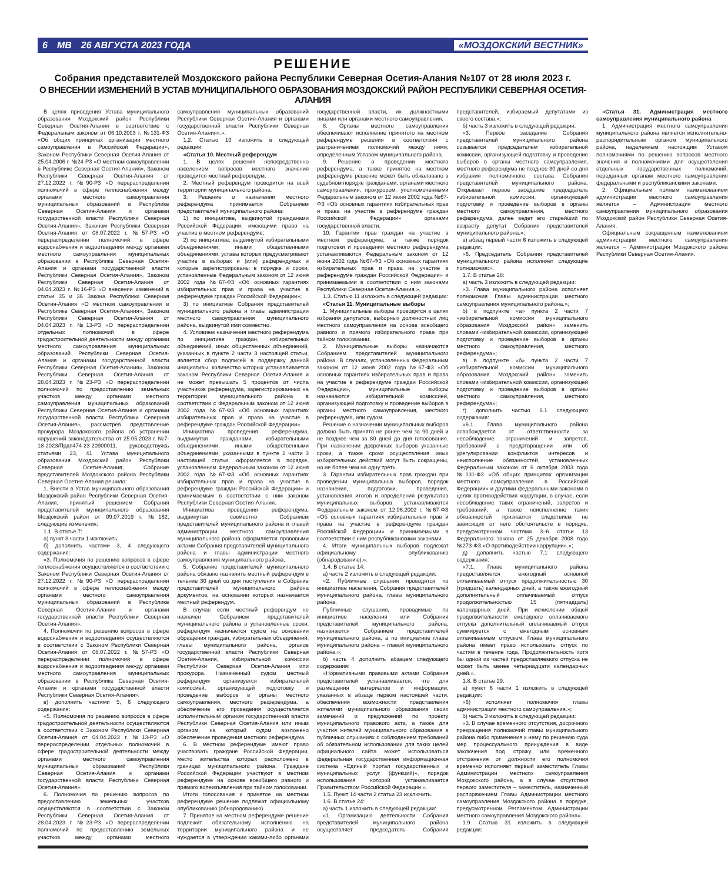6 МВ 26 АВГУСТА 2023 ГОДА «МОЗДОКСКИЙ ВЕСТНИК»
РЕШЕНИЕ
Собрания представителей Моздокского района Республики Северная Осетия-Алания №107 от 28 июля 2023 г.
О ВНЕСЕНИИ ИЗМЕНЕНИЙ В УСТАВ МУНИЦИПАЛЬНОГО ОБРАЗОВАНИЯ МОЗДОКСКИЙ РАЙОН РЕСПУБЛИКИ СЕВЕРНАЯ ОСЕТИЯ-АЛАНИЯ
В целях приведения Устава муниципального образования Моздокский район Республики Северная Осетия-Алания в соответствие с Федеральным законом от 06.10.2003 г. №131-ФЗ «Об общих принципах организации местного самоуправления в Российской Федерации», Законом Республики Северная Осетия-Алания от 25.04.2006 г. №24-РЗ «О местном самоуправлении в Республике Северная Осетия-Алания», Законом Республики Северная Осетия-Алания от 27.12.2022 г. №90-РЗ «О перераспределении полномочий в сфере теплоснабжения между органами местного самоуправления муниципальных образований в Республике Северная Осетия-Алания и органами государственной власти Республики Северная Осетия-Алания», Законом Республики Северная Осетия-Алания от 08.07.2022 г. №57-РЗ «О перераспределении полномочий в сфере водоснабжения и водоотведения между органами местного самоуправления муниципальных образовании в Республике Северная Осетия-Алания и органами государственной власти Республики Северная Осетия-Алания», Законом Республики Северная Осетия-Алания от 04.04.2023 г. №16-РЗ «О внесении изменений в статьи 35 и 36 Закона Республики Северная Осетия-Алания «О местном самоуправлении в Республике Северная Осетия-Алания», Законом Республики Северная Осетия-Алания от 04.04.2023 г. №13-РЗ «О перераспределении отдельных полномочий в сфере градостроительной деятельности между органами местного самоуправления муниципальных образований Республики Северная Осетия-Алания и органами государственной власти Республики Северная Осетия-Алания», Законом Республики Северная Осетия-Алания от 28.04.2023 г. №23-РЗ «О перераспределении полномочий по предоставлению земельных участков между органами местного самоуправления муниципальных образований Республики Северная Осетия-Алания и органами государственной власти Республики Северная Осетия-Алания», рассмотрев представление прокурора Моздокского района об устранении нарушений законодательства от 25.05.2023 г. №7-18-2023/Прдп474-23-20900011, руководствуясь статьями 23, 41 Устава муниципального образования Моздокский район Республики Северная Осетия-Алания, Собрание представителей Моздокского района Республики Северная Осетия-Алания решило:
1. Внести в Устав муниципального образования Моздокский район Республики Северная Осетия-Алания, принятый решением Собрания представителей муниципального образования Моздокский район от 09.07.2019 г. №162, следующие изменения:
1.1. В статье 7:
а) пункт 8 части 1 исключить;
б) дополнить частями 3, 4 следующего содержания:
«3. Полномочия по решению вопросов в сфере теплоснабжения осуществляются в соответствии с Законом Республики Северная Осетия-Алания от 27.12.2022 г. №90-РЗ «О перераспределении полномочий в сфере теплоснабжения между органами местного самоуправления муниципальных образований в Республике Северная Осетия-Алания и органами государственной власти Республики Северная Осетия-Алания».
4. Полномочия по решению вопросов в сфере водоснабжения и водоотведения осуществляются в соответствии с Законом Республики Северная Осетия-Алания от 08.07.2022 г. №57-РЗ «О перераспределении полномочий в сфере водоснабжения и водоотведения между органами местного самоуправления муниципальных образовании в Республике Северная Осетия-Алания и органами государственной власти Республики Северная Осетия-Алания»;
в) дополнить частями 5, 6 следующего содержания:
«5. Полномочия по решению вопросов в сфере градостроительной деятельности осуществляются в соответствии с Законом Республики Северная Осетия-Алания от 04.04.2023 г. №13-РЗ «О перераспределении отдельных полномочий в сфере градостроительной деятельности между органами местного самоуправления муниципальных образований Республики Северная Осетия-Алания и органами государственной власти Республики Северная Осетия-Алания».
6. Полномочия по решению вопросов по предоставлению земельных участков осуществляются в соответствии с Законом Республики Северная Осетия-Алания от 28.04.2023 г. №23-РЗ «О перераспределении полномочий по предоставлению земельных участков между органами местного самоуправления муниципальных образований Республики Северная Осетия-Алания и органами государственной власти Республики Северная Осетия-Алания».».
1.2. Статью 10 изложить в следующей редакции:
«Статья 10. Местный референдум
1. В целях решения непосредственно населением вопросов местного значения проводится местный референдум.
2. Местный референдум проводится на всей территории муниципального района.
3. Решение о назначении местного референдума принимается Собранием представителей муниципального района:
1) по инициативе, выдвинутой гражданами Российской Федерации, имеющими право на участие в местном референдуме;
2) по инициативе, выдвинутой избирательными объединениями, иными общественными объединениями, уставы которых предусматривают участие в выборах и (или) референдумах и которые зарегистрированы в порядке и сроки, установленные Федеральным законом от 12 июня 2002 года №67-ФЗ «Об основных гарантиях избирательных прав и права на участие в референдуме граждан Российской Федерации»;
3) по инициативе Собрания представителей муниципального района и главы администрации местного самоуправления муниципального района, выдвинутой ими совместно.
4. Условием назначения местного референдума по инициативе граждан, избирательных объединений, иных общественных объединений, указанных в пункте 2 части 3 настоящей статьи, является сбор подписей в поддержку данной инициативы, количество которых устанавливается законом Республики Северная Осетия-Алания и не может превышать 5 процентов от числа участников референдума, зарегистрированных на территории муниципального района в соответствии с Федеральным законом от 12 июня 2002 года №67-ФЗ «Об основных гарантиях избирательных прав и права на участие в референдуме граждан Российской Федерации».
Инициатива проведения референдума, выдвинутая гражданами, избирательными объединениями, иными общественными объединениями, указанными в пункте 2 части 3 настоящей статьи, оформляется в порядке, установленном Федеральным законом от 12 июня 2002 года №67-ФЗ «Об основных гарантиях избирательных прав и права на участие в референдуме граждан Российской Федерации» и принимаемым в соответствии с ним законом Республики Северная Осетия-Алания.
Инициатива проведения референдума, выдвинутая совместно Собранием представителей муниципального района и главой администрации местного самоуправления муниципального района оформляется правовыми актами Собрания представителей муниципального района и главы администрации местного самоуправления муниципального района.
5. Собрание представителей муниципального района обязано назначить местный референдум в течение 30 дней со дня поступления в Собрание представителей муниципального района документов, на основании которых назначается местный референдум.
В случае если местный референдум не назначен Собранием представителей муниципального района в установленные сроки, референдум назначается судом на основании обращения граждан, избирательных объединений, главы муниципального района, органов государственной власти Республики Северная Осетия-Алания, избирательной комиссии Республики Северная Осетия-Алания или прокурора. Назначенный судом местный референдум организуется избирательной комиссией, организующей подготовку и проведение выборов в органы местного самоуправления, местного референдума, а обеспечение его проведения осуществляется исполнительным органом государственной власти Республики Северная Осетия-Алания или иным органом, на который судом возложено обеспечение проведения местного референдума.
6. В местном референдуме имеют право участвовать граждане Российской Федерации, место жительства которых расположено в границах муниципального района. Граждане Российской Федерации участвуют в местном референдуме на основе всеобщего равного и прямого волеизъявления при тайном голосовании.
Итоги голосования и принятое на местном референдуме решение подлежат официальному опубликованию (обнародованию).
7. Принятое на местном референдуме решение подлежит обязательному исполнению на территории муниципального района и не нуждается в утверждении какими-либо органами государственной власти, их должностными лицами или органами местного самоуправления.
8. Органы местного самоуправления обеспечивают исполнение принятого на местном референдуме решения в соответствии с разграничением полномочий между ними, определенным Уставом муниципального района.
9. Решение о проведении местного референдума, а также принятое на местном референдуме решение может быть обжаловано в судебном порядке гражданами, органами местного самоуправления, прокурором, уполномоченными Федеральным законом от 12 июня 2002 года №67-ФЗ «Об основных гарантиях избирательных прав и права на участие в референдуме граждан Российской Федерации» органами государственной власти.
10. Гарантии прав граждан на участие в местном референдуме, а также порядок подготовки и проведения местного референдума устанавливаются Федеральным законом от 12 июня 2002 года №67-ФЗ «Об основных гарантиях избирательных прав и права на участие в референдуме граждан Российской Федерации» и принимаемыми в соответствии с ним законами Республики Северная Осетия-Алания.».
1.3. Статью 11 изложить в следующей редакции:
«Статья 11. Муниципальные выборы
1. Муниципальные выборы проводятся в целях избрания депутатов, выборных должностных лиц местного самоуправления на основе всеобщего равного и прямого избирательного права при тайном голосовании.
2. Муниципальные выборы назначаются Собранием представителей муниципального района. В случаях, установленных Федеральным законом от 12 июня 2002 года №67-ФЗ «Об основных гарантиях избирательных прав и права на участие в референдуме граждан Российской Федерации», муниципальные выборы назначаются избирательной комиссией, организующей подготовку и проведение выборов в органы местного самоуправления, местного референдума, или судом.
Решение о назначении муниципальных выборов должно быть принято не ранее чем за 90 дней и не позднее чем за 80 дней до дня голосования. При назначении досрочных выборов указанные сроки, а также сроки осуществления иных избирательных действий могут быть сокращены, но не более чем на одну треть.
3. Гарантии избирательных прав граждан при проведении муниципальных выборов, порядок назначения, подготовки, проведения, установления итогов и определения результатов муниципальных выборов устанавливаются Федеральным законом от 12.06.2002 г. №67-ФЗ «Об основных гарантиях избирательных прав и права на участие в референдуме граждан Российской Федерации» и принимаемыми в соответствии с ним республиканскими законами.
4. Итоги муниципальных выборов подлежат официальному опубликованию (обнародованию).».
1.4. В статье 14:
а) часть 2 изложить в следующей редакции:
«2. Публичные слушания проводятся по инициативе населения, Собрания представителей муниципального района, главы муниципального района.
Публичные слушания, проводимые по инициативе населения или Собрания представителей муниципального района, назначаются Собранием представителей муниципального района, а по инициативе главы муниципального района – главой муниципального района.»;
б) часть 4 дополнить абзацем следующего содержания:
«Нормативными правовыми актами Собрания представителей устанавливается, что для размещения материалов и информации, указанных в абзаце первом настоящей части, обеспечения возможности представления жителями муниципального образования своих замечаний и предложений по проекту муниципального правового акта, а также для участия жителей муниципального образования в публичных слушаниях с соблюдением требований об обязательном использовании для таких целей официального сайта может использоваться федеральная государственная информационная система «Единый портал государственных и муниципальных услуг (функций)», порядок использования которой устанавливается Правительством Российской Федерации.».
1.5. Пункт 14 части 2 статьи 23 исключить.
1.6. В статье 24:
а) часть 1 изложить в следующей редакции:
«1. Организацию деятельности Собрания представителей муниципального района осуществляет председатель Собрания представителей, избираемый депутатами из своего состава.»;
б) часть 3 изложить в следующей редакции:
«3. Первое заседание Собрания представителей муниципального района созывается председателем избирательной комиссии, организующей подготовку и проведение выборов в органы местного самоуправления, местного референдума не позднее 30 дней со дня избрания полномочного состава Собрания представителей муниципального района. Открывает первое заседание председатель избирательной комиссии, организующей подготовку и проведение выборов в органы местного самоуправления, местного референдума, далее ведет его старейший по возрасту депутат Собрания представителей муниципального района.»;
в) абзац первый части 6 изложить в следующей редакции:
«6. Председатель Собрания представителей муниципального района исполняет следующие полномочия:».
1.7. В статье 28:
а) часть 3 изложить в следующей редакции:
«3. Глава муниципального района исполняет полномочия Главы администрации местного самоуправления муниципального района.»;
б) в подпункте «а» пункта 2 части 7 «избирательной комиссии муниципального образования Моздокский район» заменить словами «избирательной комиссии, организующей подготовку и проведение выборов в органы местного самоуправления, местного референдума»;
в) в подпункте «б» пункта 2 части 7 «избирательной комиссии муниципального образования Моздокский район» заменить словами «избирательной комиссии, организующей подготовку и проведение выборов в органы местного самоуправления, местного референдума»;
г) дополнить частью 6.1 следующего содержания:
«6.1. Глава муниципального района освобождается от ответственности за несоблюдение ограничений и запретов, требований о предотвращении или об урегулировании конфликтов интересов и неисполнение обязанностей, установленных Федеральным законом от 6 октября 2003 года №131-ФЗ «Об общих принципах организации местного самоуправления в Российской Федерации» и другими федеральными законами в целях противодействия коррупции, в случае, если несоблюдение таких ограничений, запретов и требований, а также неисполнение таких обязанностей признается следствием не зависящих от него обстоятельств в порядке, предусмотренном частями 3–6 статьи 13 Федерального закона от 25 декабря 2008 года №273-ФЗ «О противодействии коррупции».»;
д) дополнить частью 7.1 следующего содержания:
«7.1. Главе муниципального района предоставляется ежегодный основной оплачиваемый отпуск продолжительностью 30 (тридцать) календарных дней, а также ежегодный дополнительный оплачиваемый отпуск продолжительностью 15 (пятнадцать) календарных дней. При исчислении общей продолжительности ежегодного оплачиваемого отпуска дополнительный оплачиваемый отпуск суммируется с ежегодным основным оплачиваемым отпуском. Глава муниципального района имеет право использовать отпуск по частям в течение года. Продолжительность хотя бы одной из частей предоставляемого отпуска не может быть менее четырнадцати календарных дней.».
1.8. В статье 29:
а) пункт 6 части 1 изложить в следующей редакции:
«6) исполняет полномочия главы администрации местного самоуправления.»;
б) часть 3 изложить в следующей редакции:
«3. В случае временного отсутствия, досрочного прекращения полномочий главы муниципального района либо применения к нему по решению суда мер процессуального принуждения в виде заключения под стражу или временного отстранения от должности его полномочия временно исполняет первый заместитель Главы Администрации местного самоуправления Моздокского района, а в случае отсутствия первого заместителя – заместитель, назначенный распоряжением Главы Администрации местного самоуправления Моздокского района в порядке, предусмотренном Регламентом Администрации местного самоуправления Моздокского района».
1.9. Статью 31 изложить в следующей редакции:
«Статья 31. Администрация местного самоуправления муниципального района
1. Администрация местного самоуправления муниципального района является исполнительно-распорядительным органом муниципального района, наделенным настоящим Уставом полномочиями по решению вопросов местного значения и полномочиями для осуществления отдельных государственных полномочий, переданных органам местного самоуправления федеральными и республиканскими законами.
2. Официальным полным наименованием администрации местного самоуправления является – Администрация местного самоуправления муниципального образования Моздокский район Республики Северная Осетия-Алания.
Официальным сокращенным наименованием администрации местного самоуправления является – Администрация Моздокского района Республики Северная Осетия-Алания.